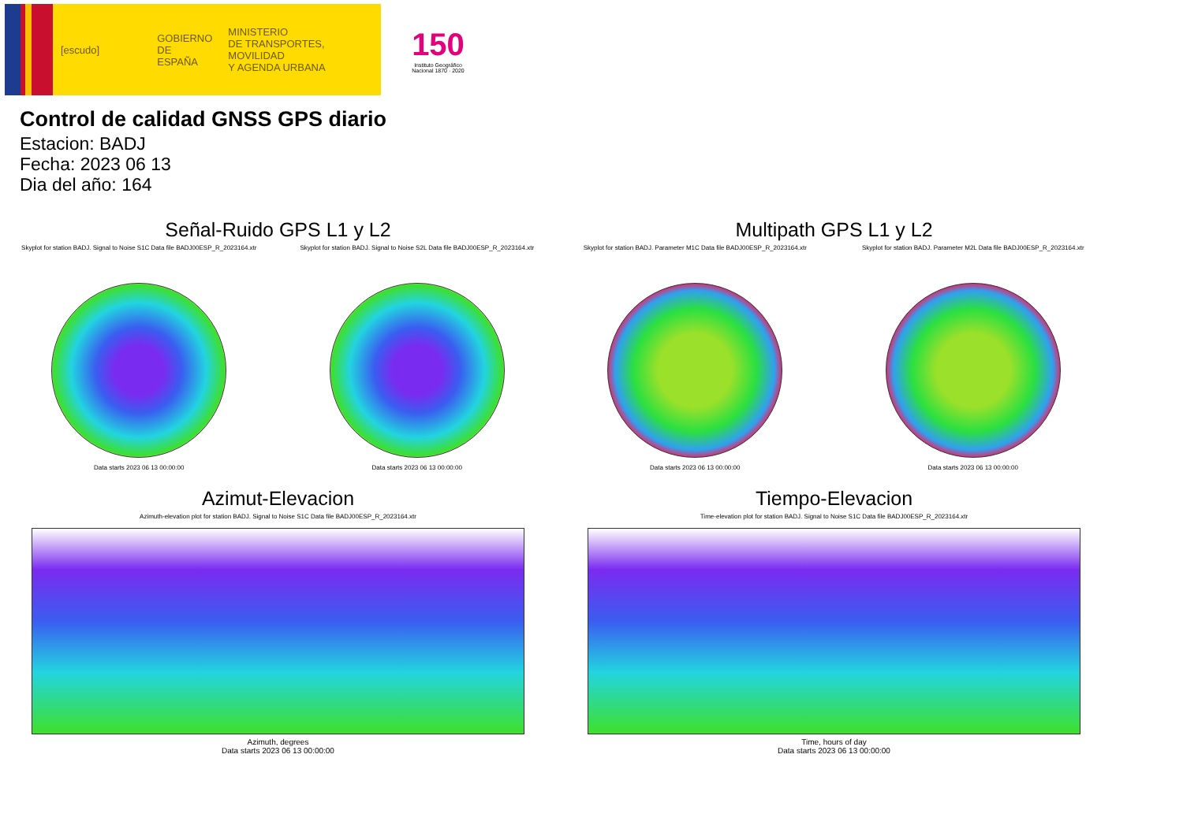[escudo]
GOBIERNO
DE ESPAÑA
MINISTERIO
DE TRANSPORTES, MOVILIDAD
Y AGENDA URBANA
150
Instituto Geográfico Nacional 1870 · 2020
Control de calidad GNSS GPS diario
Estacion: BADJ
Fecha: 2023 06 13
Dia del año: 164
Señal-Ruido GPS L1 y L2
Skyplot for station BADJ. Signal to Noise S1C Data file BADJ00ESP_R_2023164.xtr
Data starts 2023 06 13 00:00:00
Skyplot for station BADJ. Signal to Noise S2L Data file BADJ00ESP_R_2023164.xtr
Data starts 2023 06 13 00:00:00
Multipath GPS L1 y L2
Skyplot for station BADJ. Parameter M1C Data file BADJ00ESP_R_2023164.xtr
Data starts 2023 06 13 00:00:00
Skyplot for station BADJ. Parameter M2L Data file BADJ00ESP_R_2023164.xtr
Data starts 2023 06 13 00:00:00
Azimut-Elevacion
Azimuth-elevation plot for station BADJ. Signal to Noise S1C Data file BADJ00ESP_R_2023164.xtr
Azimuth, degrees
Data starts 2023 06 13 00:00:00
Tiempo-Elevacion
Time-elevation plot for station BADJ. Signal to Noise S1C Data file BADJ00ESP_R_2023164.xtr
Time, hours of day
Data starts 2023 06 13 00:00:00